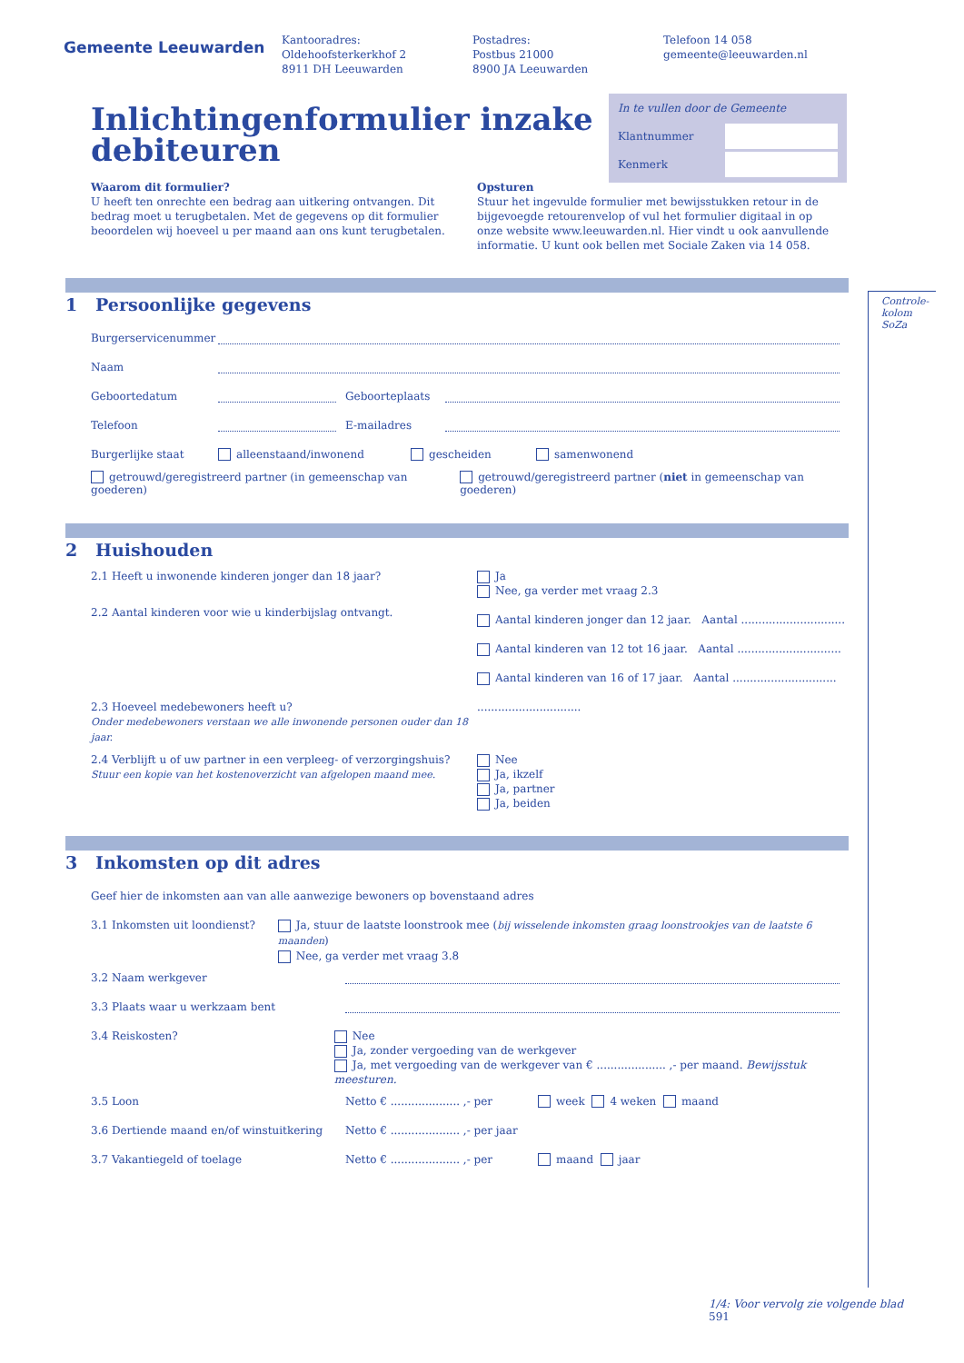Gemeente Leeuwarden
Kantooradres:
Oldehoofsterkerkhof 2
8911 DH Leeuwarden
Postadres:
Postbus 21000
8900 JA Leeuwarden
Telefoon 14 058
gemeente@leeuwarden.nl
In te vullen door de Gemeente
Klantnummer
Kenmerk
Inlichtingenformulier inzake debiteuren
Waarom dit formulier?
U heeft ten onrechte een bedrag aan uitkering ontvangen. Dit bedrag moet u terugbetalen. Met de gegevens op dit formulier beoordelen wij hoeveel u per maand aan ons kunt terugbetalen.
Opsturen
Stuur het ingevulde formulier met bewijsstukken retour in de bijgevoegde retourenvelop of vul het formulier digitaal in op onze website www.leeuwarden.nl. Hier vindt u ook aanvullende informatie. U kunt ook bellen met Sociale Zaken via 14 058.
Controle-
kolom SoZa
1 Persoonlijke gegevens
Burgerservicenummer
Naam
Geboortedatum Geboorteplaats
Telefoon E-mailadres
Burgerlijke staat alleenstaand/inwonend gescheiden samenwonend
getrouwd/geregistreerd partner (in gemeenschap van goederen) getrouwd/geregistreerd partner (niet in gemeenschap van goederen)
2 Huishouden
2.1 Heeft u inwonende kinderen jonger dan 18 jaar? Ja
Nee, ga verder met vraag 2.3
2.2 Aantal kinderen voor wie u kinderbijslag ontvangt.
Aantal kinderen jonger dan 12 jaar. Aantal ..............................
Aantal kinderen van 12 tot 16 jaar. Aantal ..............................
Aantal kinderen van 16 of 17 jaar. Aantal ..............................
2.3 Hoeveel medebewoners heeft u?
Onder medebewoners verstaan we alle inwonende personen ouder dan 18 jaar.
..............................
2.4 Verblijft u of uw partner in een verpleeg- of verzorgingshuis?
Stuur een kopie van het kostenoverzicht van afgelopen maand mee.
Nee
Ja, ikzelf
Ja, partner
Ja, beiden
3 Inkomsten op dit adres
Geef hier de inkomsten aan van alle aanwezige bewoners op bovenstaand adres
3.1 Inkomsten uit loondienst? Ja, stuur de laatste loonstrook mee (bij wisselende inkomsten graag loonstrookjes van de laatste 6 maanden)
Nee, ga verder met vraag 3.8
3.2 Naam werkgever
3.3 Plaats waar u werkzaam bent
3.4 Reiskosten? Nee
Ja, zonder vergoeding van de werkgever
Ja, met vergoeding van de werkgever van € .................... ,- per maand. Bewijsstuk meesturen.
3.5 Loon Netto € .................... ,- per week 4 weken maand
3.6 Dertiende maand en/of winstuitkering Netto € .................... ,- per jaar
3.7 Vakantiegeld of toelage Netto € .................... ,- per maand jaar
1/4: Voor vervolg zie volgende blad 591